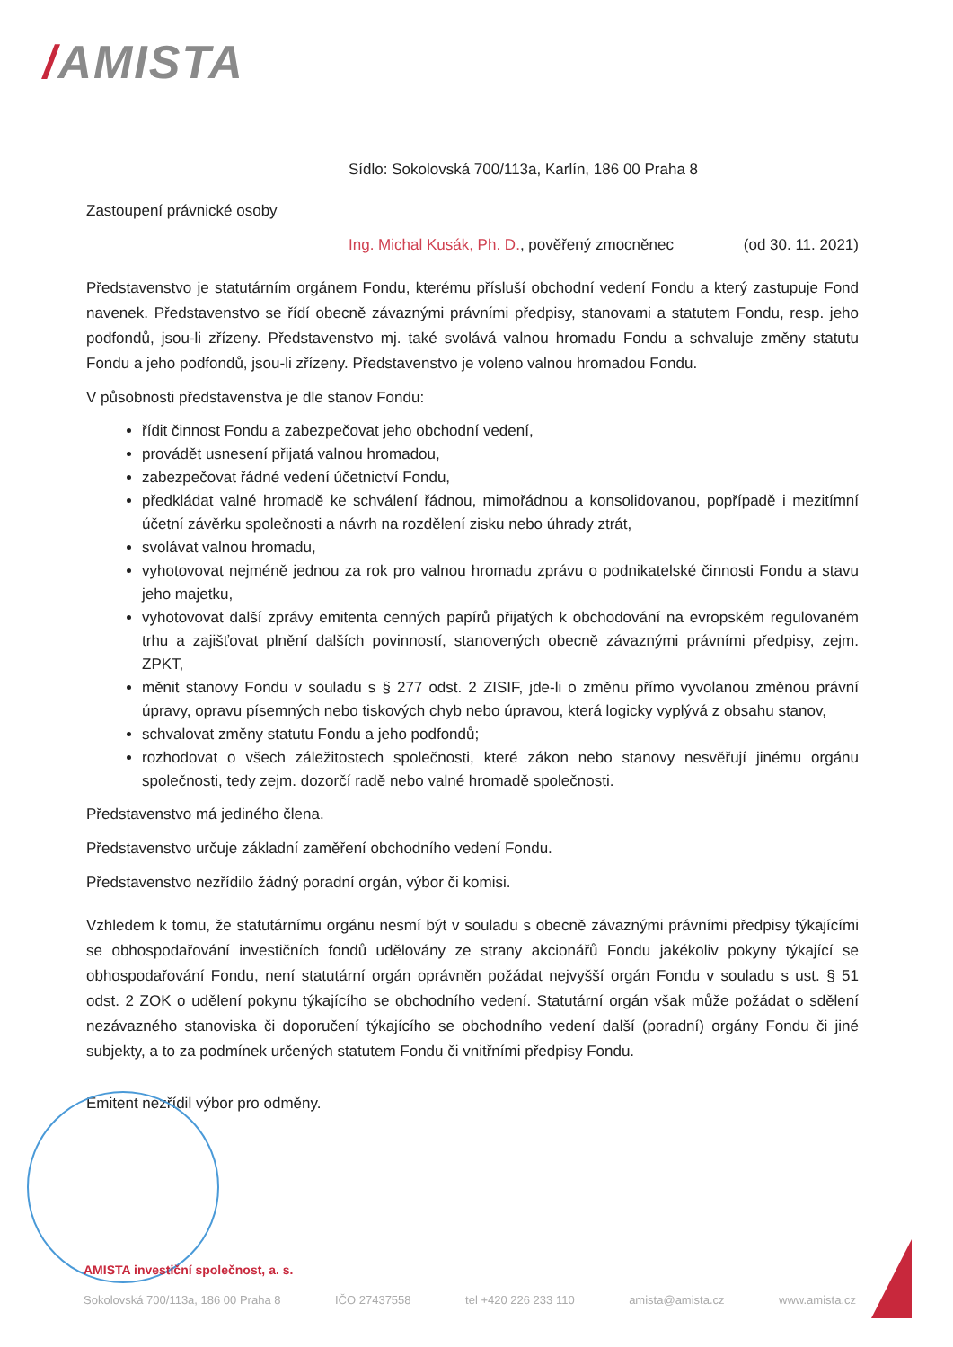/AMISTA
Sídlo: Sokolovská 700/113a, Karlín, 186 00 Praha 8
Zastoupení právnické osoby
Ing. Michal Kusák, Ph. D., pověřený zmocněnec (od 30. 11. 2021)
Představenstvo je statutárním orgánem Fondu, kterému přísluší obchodní vedení Fondu a který zastupuje Fond navenek. Představenstvo se řídí obecně závaznými právními předpisy, stanovami a statutem Fondu, resp. jeho podfondů, jsou-li zřízeny. Představenstvo mj. také svolává valnou hromadu Fondu a schvaluje změny statutu Fondu a jeho podfondů, jsou-li zřízeny. Představenstvo je voleno valnou hromadou Fondu.
V působnosti představenstva je dle stanov Fondu:
řídit činnost Fondu a zabezpečovat jeho obchodní vedení,
provádět usnesení přijatá valnou hromadou,
zabezpečovat řádné vedení účetnictví Fondu,
předkládat valné hromadě ke schválení řádnou, mimořádnou a konsolidovanou, popřípadě i mezitímní účetní závěrku společnosti a návrh na rozdělení zisku nebo úhrady ztrát,
svolávat valnou hromadu,
vyhotovovat nejméně jednou za rok pro valnou hromadu zprávu o podnikatelské činnosti Fondu a stavu jeho majetku,
vyhotovovat další zprávy emitenta cenných papírů přijatých k obchodování na evropském regulovaném trhu a zajišťovat plnění dalších povinností, stanovených obecně závaznými právními předpisy, zejm. ZPKT,
měnit stanovy Fondu v souladu s § 277 odst. 2 ZISIF, jde-li o změnu přímo vyvolanou změnou právní úpravy, opravu písemných nebo tiskových chyb nebo úpravou, která logicky vyplývá z obsahu stanov,
schvalovat změny statutu Fondu a jeho podfondů;
rozhodovat o všech záležitostech společnosti, které zákon nebo stanovy nesvěřují jinému orgánu společnosti, tedy zejm. dozorčí radě nebo valné hromadě společnosti.
Představenstvo má jediného člena.
Představenstvo určuje základní zaměření obchodního vedení Fondu.
Představenstvo nezřídilo žádný poradní orgán, výbor či komisi.
Vzhledem k tomu, že statutárnímu orgánu nesmí být v souladu s obecně závaznými právními předpisy týkajícími se obhospodařování investičních fondů udělovány ze strany akcionářů Fondu jakékoliv pokyny týkající se obhospodařování Fondu, není statutární orgán oprávněn požádat nejvyšší orgán Fondu v souladu s ust. § 51 odst. 2 ZOK o udělení pokynu týkajícího se obchodního vedení. Statutární orgán však může požádat o sdělení nezávazného stanoviska či doporučení týkajícího se obchodního vedení další (poradní) orgány Fondu či jiné subjekty, a to za podmínek určených statutem Fondu či vnitřními předpisy Fondu.
Emitent nezřídil výbor pro odměny.
AMISTA investiční společnost, a. s.
Sokolovská 700/113a, 186 00 Praha 8 IČO 27437558 tel +420 226 233 110 amista@amista.cz www.amista.cz